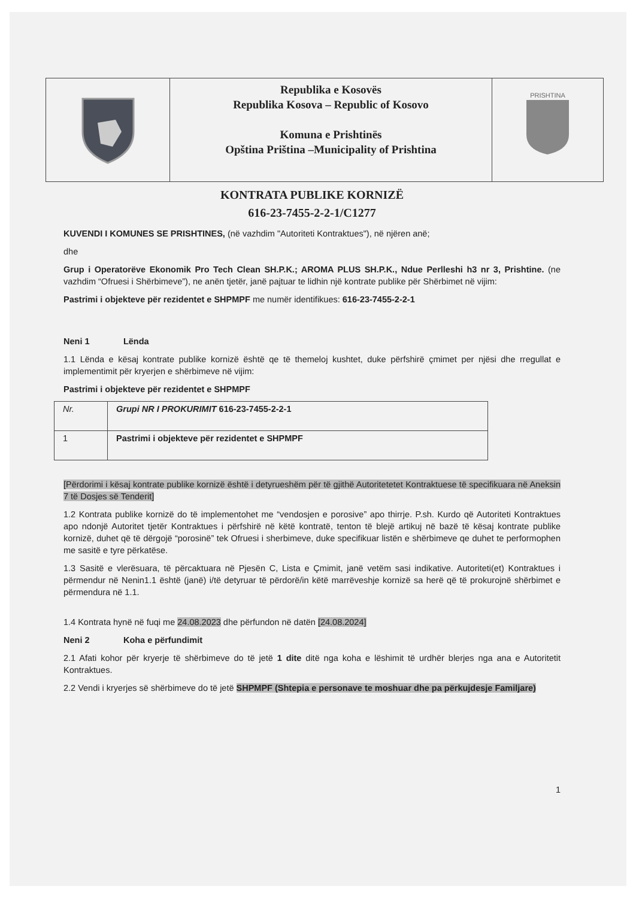Republika e Kosovës
Republika Kosova – Republic of Kosovo
Komuna e Prishtinës
Opština Priština –Municipality of Prishtina
PRISHTINA
KONTRATA PUBLIKE KORNIZË
616-23-7455-2-2-1/C1277
KUVENDI I KOMUNES SE PRISHTINES, (në vazhdim "Autoriteti Kontraktues"), në njëren anë;
dhe
Grup i Operatorëve Ekonomik Pro Tech Clean SH.P.K.; AROMA PLUS SH.P.K., Ndue Perlleshi h3 nr 3, Prishtine. (ne vazhdim “Ofruesi i Shërbimeve”), ne anën tjetër, janë pajtuar te lidhin një kontrate publike për Shërbimet në vijim:
Pastrimi i objekteve për rezidentet e SHPMPF me numër identifikues: 616-23-7455-2-2-1
Neni 1 Lënda
1.1 Lënda e kësaj kontrate publike kornizë është qe të themeloj kushtet, duke përfshirë çmimet per njësi dhe rregullat e implementimit për kryerjen e shërbimeve në vijim:
Pastrimi i objekteve për rezidentet e SHPMPF
| Nr. | Grupi NR I PROKURIMIT 616-23-7455-2-2-1 |
| 1 | Pastrimi i objekteve për rezidentet e SHPMPF |
[Përdorimi i kësaj kontrate publike kornizë është i detyrueshëm për të gjithë Autoritetetet Kontraktuese të specifikuara në Aneksin 7 të Dosjes së Tenderit]
1.2 Kontrata publike kornizë do të implementohet me “vendosjen e porosive” apo thirrje. P.sh. Kurdo që Autoriteti Kontraktues apo ndonjë Autoritet tjetër Kontraktues i përfshirë në këtë kontratë, tenton të blejë artikuj në bazë të kësaj kontrate publike kornizë, duhet që të dërgojë “porosinë” tek Ofruesi i sherbimeve, duke specifikuar listën e shërbimeve qe duhet te performophen me sasitë e tyre përkatëse.
1.3 Sasitë e vlerësuara, të përcaktuara në Pjesën C, Lista e Çmimit, janë vetëm sasi indikative. Autoriteti(et) Kontraktues i përmendur në Nenin1.1 është (janë) i/të detyruar të përdorë/in këtë marrëveshje kornizë sa herë që të prokurojnë shërbimet e përmendura në 1.1.
1.4 Kontrata hynë në fuqi me 24.08.2023 dhe përfundon në datën [24.08.2024]
Neni 2 Koha e përfundimit
2.1 Afati kohor për kryerje të shërbimeve do të jetë 1 dite ditë nga koha e lëshimit të urdhër blerjes nga ana e Autoritetit Kontraktues.
2.2 Vendi i kryerjes së shërbimeve do të jetë SHPMPF (Shtepia e personave te moshuar dhe pa përkujdesje Familjare)
1